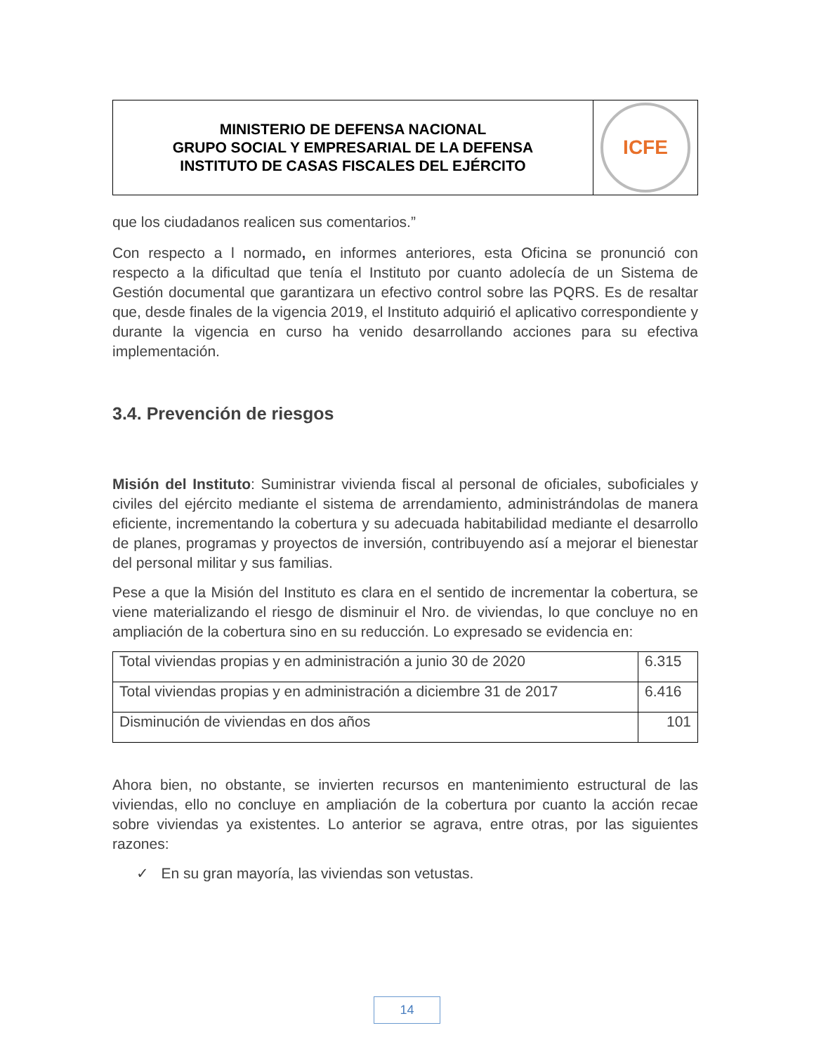MINISTERIO DE DEFENSA NACIONAL
GRUPO SOCIAL Y EMPRESARIAL DE LA DEFENSA
INSTITUTO DE CASAS FISCALES DEL EJÉRCITO
ICFE
que los ciudadanos realicen sus comentarios.”
Con respecto a l normado, en informes anteriores, esta Oficina se pronunció con respecto a la dificultad que tenía el Instituto por cuanto adolecía de un Sistema de Gestión documental que garantizara un efectivo control sobre las PQRS. Es de resaltar que, desde finales de la vigencia 2019, el Instituto adquirió el aplicativo correspondiente y durante la vigencia en curso ha venido desarrollando acciones para su efectiva implementación.
3.4. Prevención de riesgos
Misión del Instituto: Suministrar vivienda fiscal al personal de oficiales, suboficiales y civiles del ejército mediante el sistema de arrendamiento, administrándolas de manera eficiente, incrementando la cobertura y su adecuada habitabilidad mediante el desarrollo de planes, programas y proyectos de inversión, contribuyendo así a mejorar el bienestar del personal militar y sus familias.
Pese a que la Misión del Instituto es clara en el sentido de incrementar la cobertura, se viene materializando el riesgo de disminuir el Nro. de viviendas, lo que concluye no en ampliación de la cobertura sino en su reducción. Lo expresado se evidencia en:
| Total viviendas propias y en administración a junio 30 de 2020 | 6.315 |
| Total viviendas propias y en administración a diciembre 31 de 2017 | 6.416 |
| Disminución de viviendas en dos años | 101 |
Ahora bien, no obstante, se invierten recursos en mantenimiento estructural de las viviendas, ello no concluye en ampliación de la cobertura por cuanto la acción recae sobre viviendas ya existentes. Lo anterior se agrava, entre otras, por las siguientes razones:
✓ En su gran mayoría, las viviendas son vetustas.
14